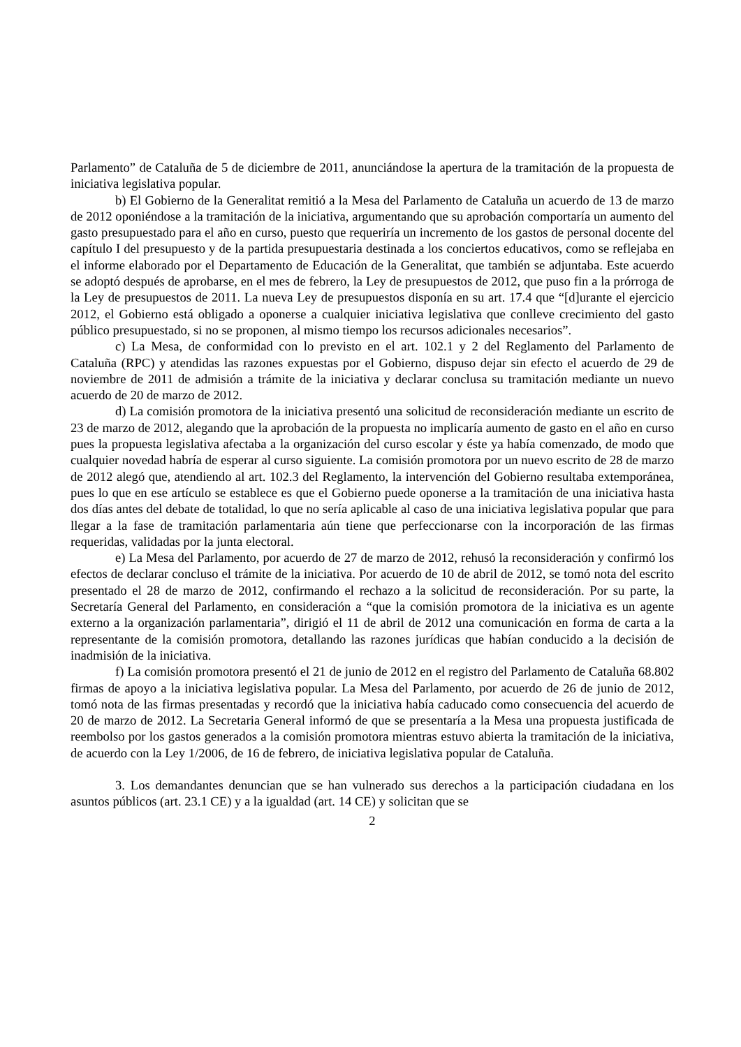Parlamento” de Cataluña de 5 de diciembre de 2011, anunciándose la apertura de la tramitación de la propuesta de iniciativa legislativa popular.
b) El Gobierno de la Generalitat remitió a la Mesa del Parlamento de Cataluña un acuerdo de 13 de marzo de 2012 oponiéndose a la tramitación de la iniciativa, argumentando que su aprobación comportaría un aumento del gasto presupuestado para el año en curso, puesto que requeriría un incremento de los gastos de personal docente del capítulo I del presupuesto y de la partida presupuestaria destinada a los conciertos educativos, como se reflejaba en el informe elaborado por el Departamento de Educación de la Generalitat, que también se adjuntaba. Este acuerdo se adoptó después de aprobarse, en el mes de febrero, la Ley de presupuestos de 2012, que puso fin a la prórroga de la Ley de presupuestos de 2011. La nueva Ley de presupuestos disponía en su art. 17.4 que “[d]urante el ejercicio 2012, el Gobierno está obligado a oponerse a cualquier iniciativa legislativa que conlleve crecimiento del gasto público presupuestado, si no se proponen, al mismo tiempo los recursos adicionales necesarios”.
c) La Mesa, de conformidad con lo previsto en el art. 102.1 y 2 del Reglamento del Parlamento de Cataluña (RPC) y atendidas las razones expuestas por el Gobierno, dispuso dejar sin efecto el acuerdo de 29 de noviembre de 2011 de admisión a trámite de la iniciativa y declarar conclusa su tramitación mediante un nuevo acuerdo de 20 de marzo de 2012.
d) La comisión promotora de la iniciativa presentó una solicitud de reconsideración mediante un escrito de 23 de marzo de 2012, alegando que la aprobación de la propuesta no implicaría aumento de gasto en el año en curso pues la propuesta legislativa afectaba a la organización del curso escolar y éste ya había comenzado, de modo que cualquier novedad habría de esperar al curso siguiente. La comisión promotora por un nuevo escrito de 28 de marzo de 2012 alegó que, atendiendo al art. 102.3 del Reglamento, la intervención del Gobierno resultaba extemporánea, pues lo que en ese artículo se establece es que el Gobierno puede oponerse a la tramitación de una iniciativa hasta dos días antes del debate de totalidad, lo que no sería aplicable al caso de una iniciativa legislativa popular que para llegar a la fase de tramitación parlamentaria aún tiene que perfeccionarse con la incorporación de las firmas requeridas, validadas por la junta electoral.
e) La Mesa del Parlamento, por acuerdo de 27 de marzo de 2012, rehusó la reconsideración y confirmó los efectos de declarar concluso el trámite de la iniciativa. Por acuerdo de 10 de abril de 2012, se tomó nota del escrito presentado el 28 de marzo de 2012, confirmando el rechazo a la solicitud de reconsideración. Por su parte, la Secretaría General del Parlamento, en consideración a “que la comisión promotora de la iniciativa es un agente externo a la organización parlamentaria”, dirigió el 11 de abril de 2012 una comunicación en forma de carta a la representante de la comisión promotora, detallando las razones jurídicas que habían conducido a la decisión de inadmisión de la iniciativa.
f) La comisión promotora presentó el 21 de junio de 2012 en el registro del Parlamento de Cataluña 68.802 firmas de apoyo a la iniciativa legislativa popular. La Mesa del Parlamento, por acuerdo de 26 de junio de 2012, tomó nota de las firmas presentadas y recordó que la iniciativa había caducado como consecuencia del acuerdo de 20 de marzo de 2012. La Secretaria General informó de que se presentaría a la Mesa una propuesta justificada de reembolso por los gastos generados a la comisión promotora mientras estuvo abierta la tramitación de la iniciativa, de acuerdo con la Ley 1/2006, de 16 de febrero, de iniciativa legislativa popular de Cataluña.
3. Los demandantes denuncian que se han vulnerado sus derechos a la participación ciudadana en los asuntos públicos (art. 23.1 CE) y a la igualdad (art. 14 CE) y solicitan que se
2